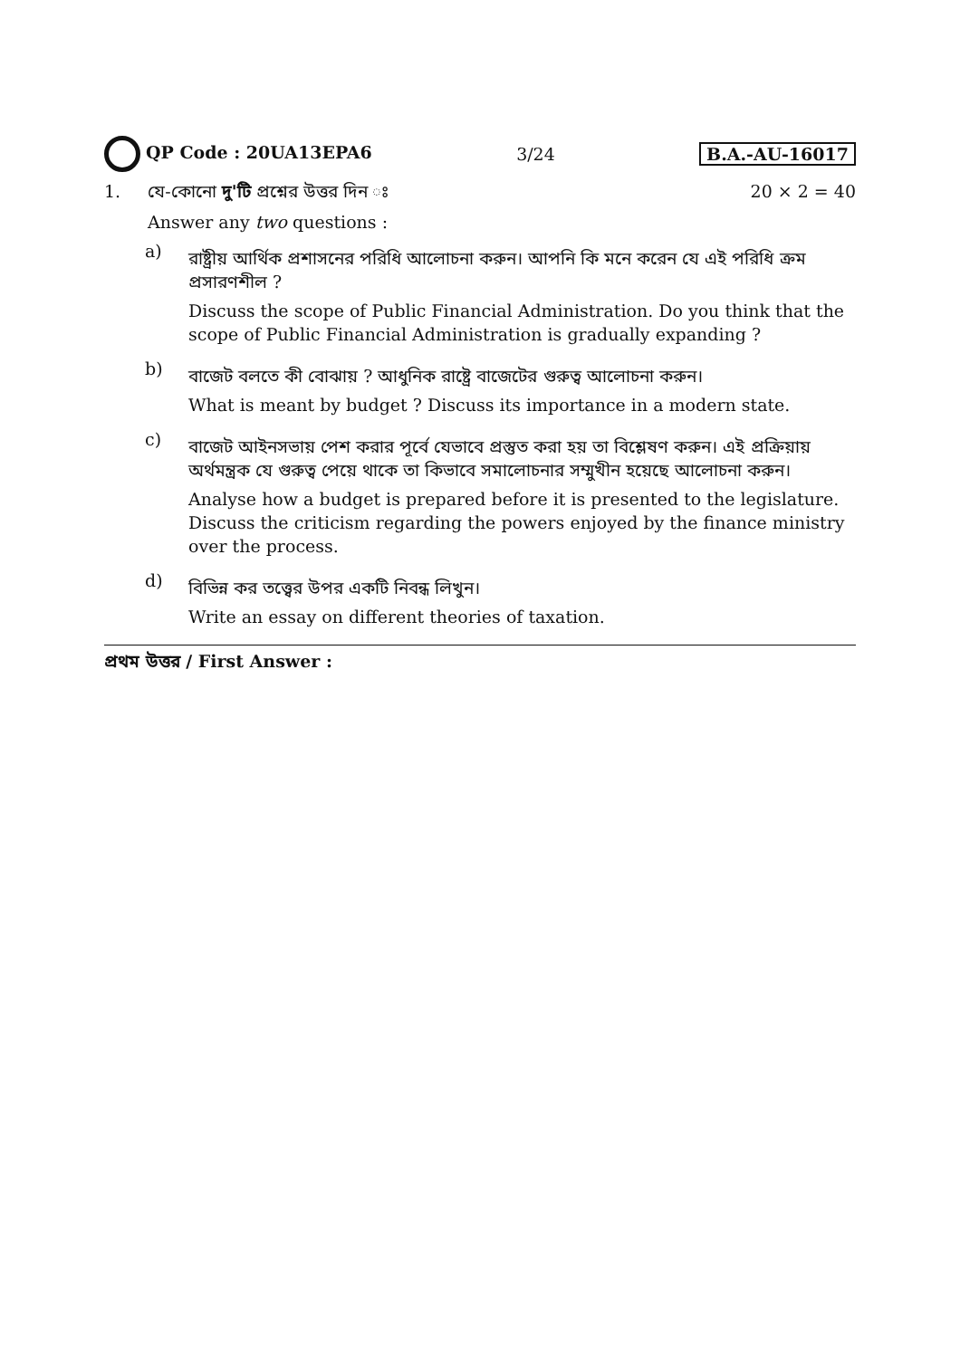QP Code : 20UA13EPA6 3/24 B.A.-AU-16017
1. যে-কোনো দু'টি প্রশ্নের উত্তর দিন ঃ
20 × 2 = 40
Answer any two questions :
a)
রাষ্ট্রীয় আর্থিক প্রশাসনের পরিধি আলোচনা করুন। আপনি কি মনে করেন যে এই পরিধি ক্রম প্রসারণশীল ?
Discuss the scope of Public Financial Administration. Do you think that the scope of Public Financial Administration is gradually expanding ?
b)
বাজেট বলতে কী বোঝায় ? আধুনিক রাষ্ট্রে বাজেটের গুরুত্ব আলোচনা করুন।
What is meant by budget ? Discuss its importance in a modern state.
c)
বাজেট আইনসভায় পেশ করার পূর্বে যেভাবে প্রস্তুত করা হয় তা বিশ্লেষণ করুন। এই প্রক্রিয়ায় অর্থমন্ত্রক যে গুরুত্ব পেয়ে থাকে তা কিভাবে সমালোচনার সম্মুখীন হয়েছে আলোচনা করুন।
Analyse how a budget is prepared before it is presented to the legislature. Discuss the criticism regarding the powers enjoyed by the finance ministry over the process.
d)
বিভিন্ন কর তত্ত্বের উপর একটি নিবন্ধ লিখুন।
Write an essay on different theories of taxation.
প্রথম উত্তর / First Answer :